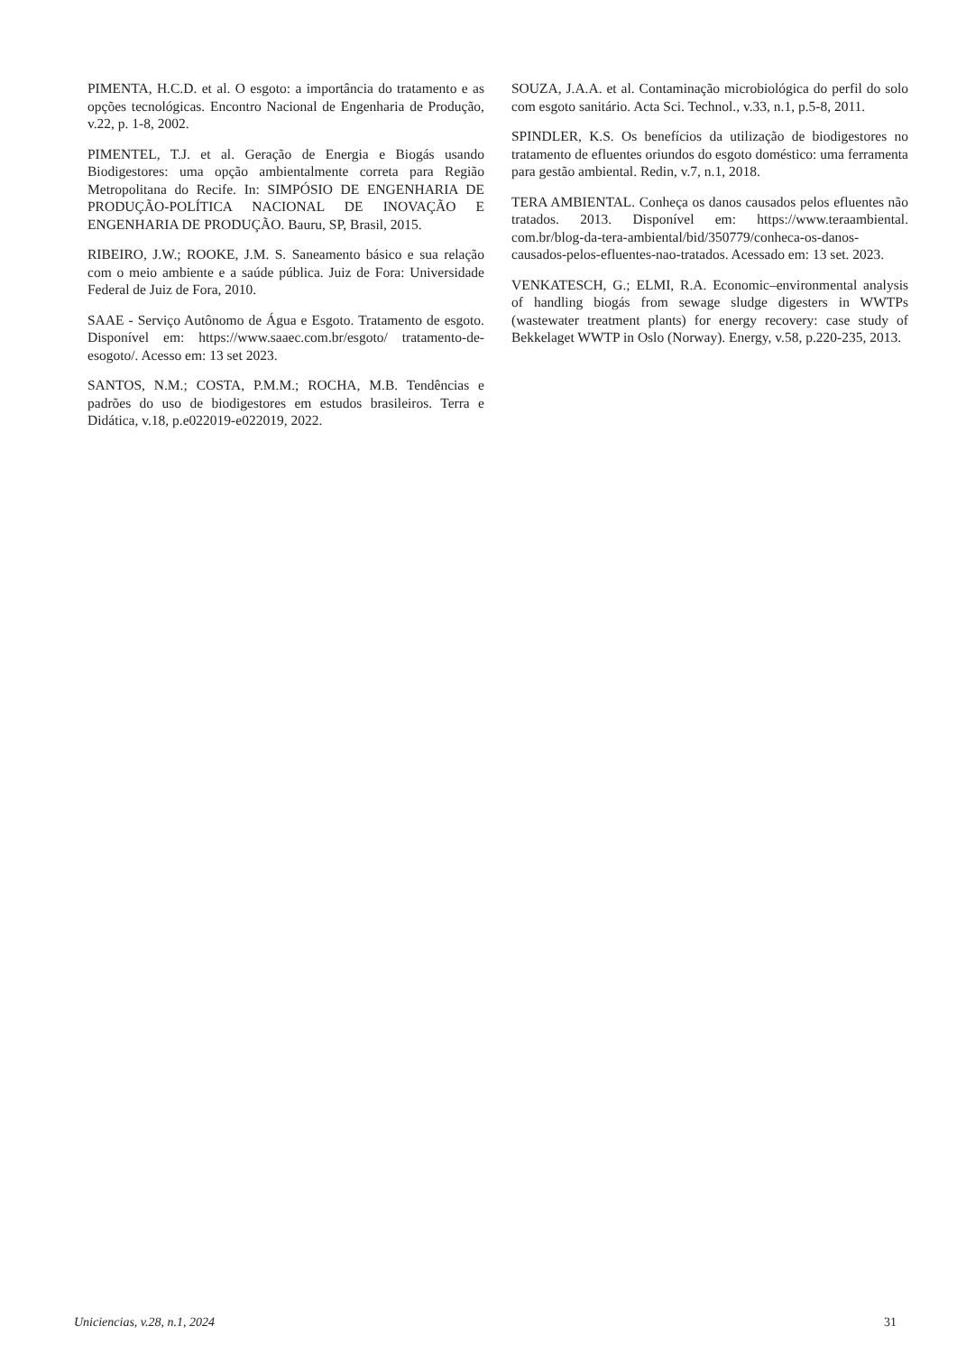PIMENTA, H.C.D. et al. O esgoto: a importância do tratamento e as opções tecnológicas. Encontro Nacional de Engenharia de Produção, v.22, p. 1-8, 2002.
PIMENTEL, T.J. et al. Geração de Energia e Biogás usando Biodigestores: uma opção ambientalmente correta para Região Metropolitana do Recife. In: SIMPÓSIO DE ENGENHARIA DE PRODUÇÃO-POLÍTICA NACIONAL DE INOVAÇÃO E ENGENHARIA DE PRODUÇÃO. Bauru, SP, Brasil, 2015.
RIBEIRO, J.W.; ROOKE, J.M. S. Saneamento básico e sua relação com o meio ambiente e a saúde pública. Juiz de Fora: Universidade Federal de Juiz de Fora, 2010.
SAAE - Serviço Autônomo de Água e Esgoto. Tratamento de esgoto. Disponível em: https://www.saaec.com.br/esgoto/ tratamento-de-esogoto/. Acesso em: 13 set 2023.
SANTOS, N.M.; COSTA, P.M.M.; ROCHA, M.B. Tendências e padrões do uso de biodigestores em estudos brasileiros. Terra e Didática, v.18, p.e022019-e022019, 2022.
SOUZA, J.A.A. et al. Contaminação microbiológica do perfil do solo com esgoto sanitário. Acta Sci. Technol., v.33, n.1, p.5-8, 2011.
SPINDLER, K.S. Os benefícios da utilização de biodigestores no tratamento de efluentes oriundos do esgoto doméstico: uma ferramenta para gestão ambiental. Redin, v.7, n.1, 2018.
TERA AMBIENTAL. Conheça os danos causados pelos efluentes não tratados. 2013. Disponível em: https://www.teraambiental. com.br/blog-da-tera-ambiental/bid/350779/conheca-os-danos-causados-pelos-efluentes-nao-tratados. Acessado em: 13 set. 2023.
VENKATESCH, G.; ELMI, R.A. Economic–environmental analysis of handling biogás from sewage sludge digesters in WWTPs (wastewater treatment plants) for energy recovery: case study of Bekkelaget WWTP in Oslo (Norway). Energy, v.58, p.220-235, 2013.
Uniciencias, v.28, n.1, 2024 31